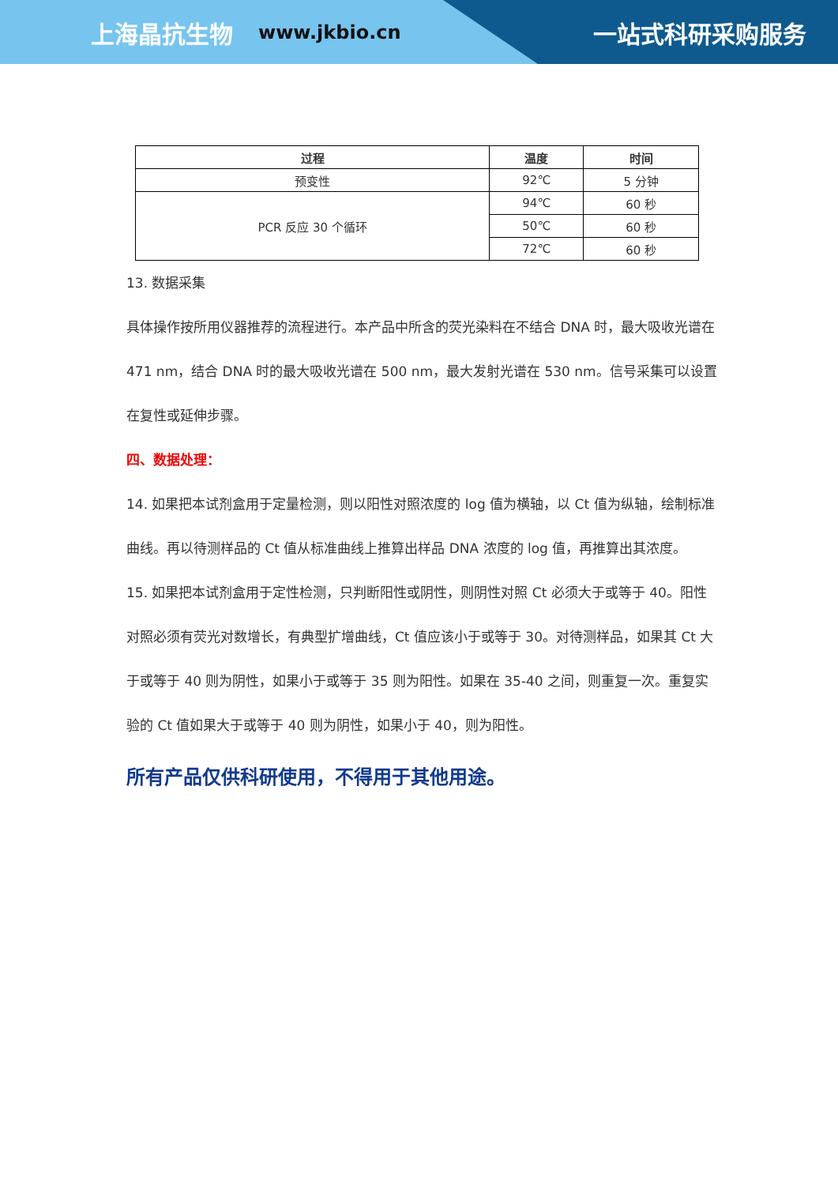上海晶抗生物 www.jkbio.cn 一站式科研采购服务
| 过程 | 温度 | 时间 |
| --- | --- | --- |
| 预变性 | 92℃ | 5 分钟 |
| PCR 反应 30 个循环 | 94℃ | 60 秒 |
| | 50℃ | 60 秒 |
| | 72℃ | 60 秒 |
13. 数据采集
具体操作按所用仪器推荐的流程进行。本产品中所含的荧光染料在不结合 DNA 时，最大吸收光谱在 471 nm，结合 DNA 时的最大吸收光谱在 500 nm，最大发射光谱在 530 nm。信号采集可以设置在复性或延伸步骤。
四、数据处理：
14. 如果把本试剂盒用于定量检测，则以阳性对照浓度的 log 值为横轴，以 Ct 值为纵轴，绘制标准曲线。再以待测样品的 Ct 值从标准曲线上推算出样品 DNA 浓度的 log 值，再推算出其浓度。
15. 如果把本试剂盒用于定性检测，只判断阳性或阴性，则阴性对照 Ct 必须大于或等于 40。阳性对照必须有荧光对数增长，有典型扩增曲线，Ct 值应该小于或等于 30。对待测样品，如果其 Ct 大于或等于 40 则为阴性，如果小于或等于 35 则为阳性。如果在 35-40 之间，则重复一次。重复实验的 Ct 值如果大于或等于 40 则为阴性，如果小于 40，则为阳性。
所有产品仅供科研使用，不得用于其他用途。